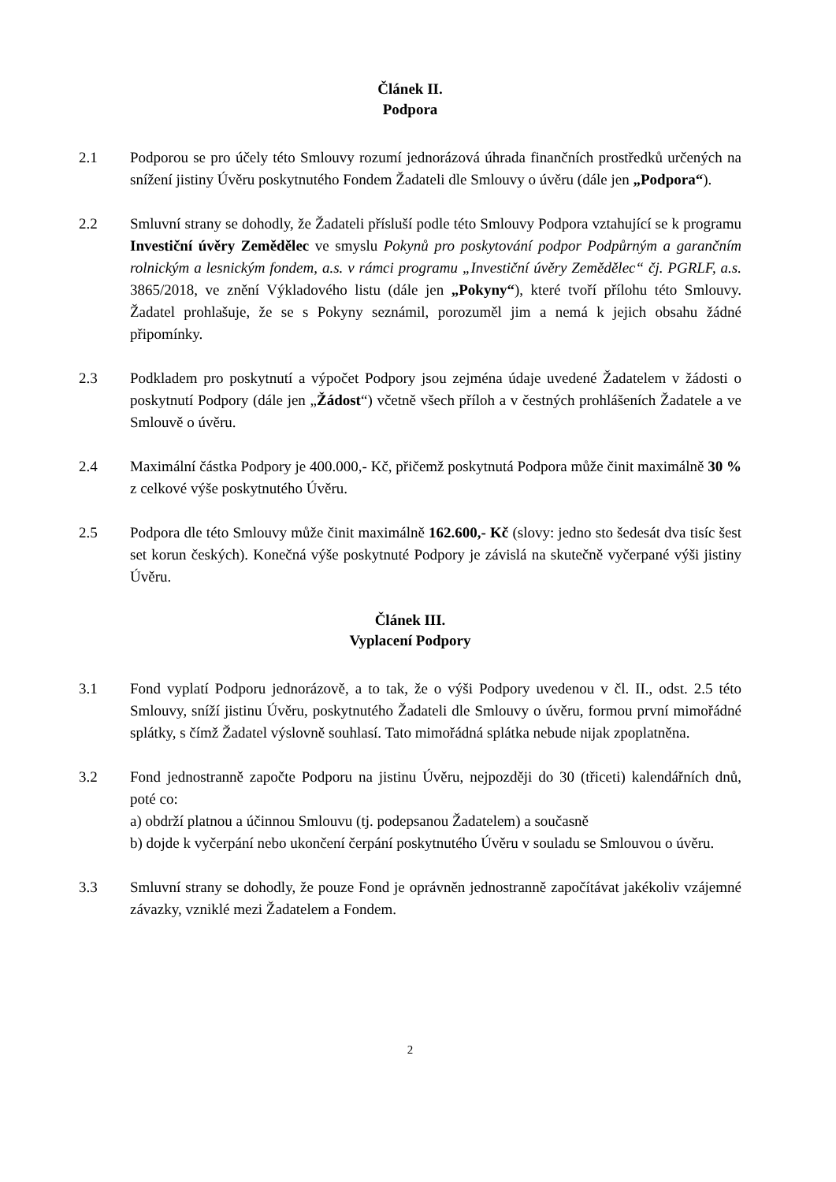Článek II.
Podpora
2.1 Podporou se pro účely této Smlouvy rozumí jednorázová úhrada finančních prostředků určených na snížení jistiny Úvěru poskytnutého Fondem Žadateli dle Smlouvy o úvěru (dále jen „Podpora“).
2.2 Smluvní strany se dohodly, že Žadateli přísluší podle této Smlouvy Podpora vztahující se k programu Investiční úvěry Zemědělec ve smyslu Pokynů pro poskytování podpor Podpůrným a garančním rolnickým a lesnickým fondem, a.s. v rámci programu „Investiční úvěry Zemědělec“ čj. PGRLF, a.s. 3865/2018, ve znění Výkladového listu (dále jen „Pokyny“), které tvoří přílohu této Smlouvy. Žadatel prohlašuje, že se s Pokyny seznámil, porozuměl jim a nemá k jejich obsahu žádné připomínky.
2.3 Podkladem pro poskytnutí a výpočet Podpory jsou zejména údaje uvedené Žadatelem v žádosti o poskytnutí Podpory (dále jen „Žádost“) včetně všech příloh a v čestných prohlášeních Žadatele a ve Smlouvě o úvěru.
2.4 Maximální částka Podpory je 400.000,- Kč, přičemž poskytnutá Podpora může činit maximálně 30 % z celkové výše poskytnutého Úvěru.
2.5 Podpora dle této Smlouvy může činit maximálně 162.600,- Kč (slovy: jedno sto šedesát dva tisíc šest set korun českých). Konečná výše poskytnuté Podpory je závislá na skutečně vyčerpané výši jistiny Úvěru.
Článek III.
Vyplacení Podpory
3.1 Fond vyplatí Podporu jednorázově, a to tak, že o výši Podpory uvedenou v čl. II., odst. 2.5 této Smlouvy, sníží jistinu Úvěru, poskytnutého Žadateli dle Smlouvy o úvěru, formou první mimořádné splátky, s čímž Žadatel výslovně souhlasí. Tato mimořádná splátka nebude nijak zpoplatněna.
3.2 Fond jednostranně započte Podporu na jistinu Úvěru, nejpozději do 30 (třiceti) kalendářních dnů, poté co:
a) obdrží platnou a účinnou Smlouvu (tj. podepsanou Žadatelem) a současně
b) dojde k vyčerpání nebo ukončení čerpání poskytnutého Úvěru v souladu se Smlouvou o úvěru.
3.3 Smluvní strany se dohodly, že pouze Fond je oprávněn jednostranně započítávat jakékoliv vzájemné závazky, vzniklé mezi Žadatelem a Fondem.
2